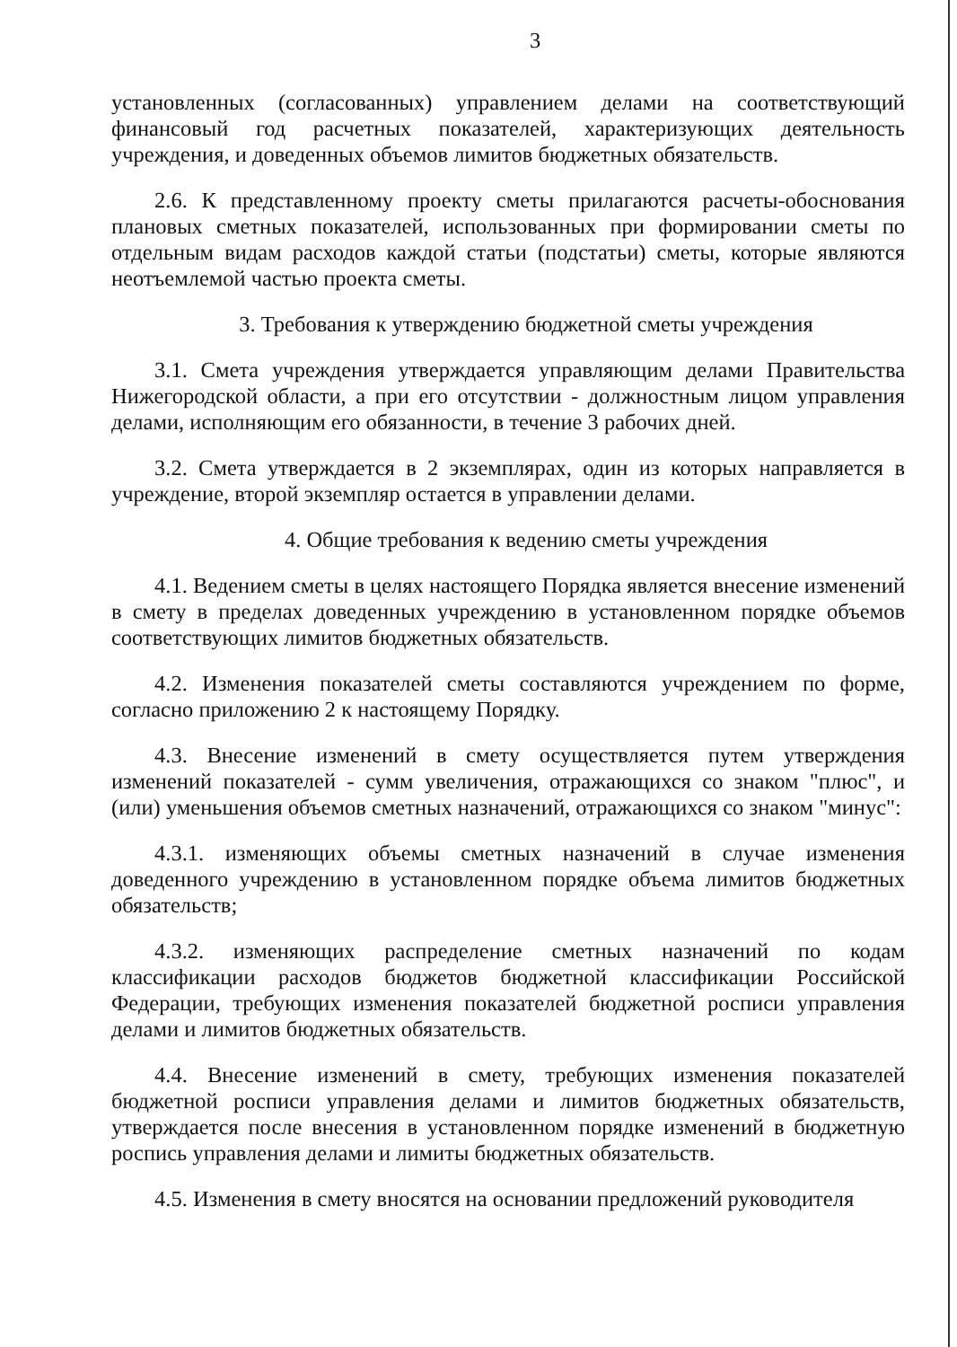3
установленных (согласованных) управлением делами на соответствующий финансовый год расчетных показателей, характеризующих деятельность учреждения, и доведенных объемов лимитов бюджетных обязательств.
2.6. К представленному проекту сметы прилагаются расчеты-обоснования плановых сметных показателей, использованных при формировании сметы по отдельным видам расходов каждой статьи (подстатьи) сметы, которые являются неотъемлемой частью проекта сметы.
3. Требования к утверждению бюджетной сметы учреждения
3.1. Смета учреждения утверждается управляющим делами Правительства Нижегородской области, а при его отсутствии - должностным лицом управления делами, исполняющим его обязанности, в течение 3 рабочих дней.
3.2. Смета утверждается в 2 экземплярах, один из которых направляется в учреждение, второй экземпляр остается в управлении делами.
4. Общие требования к ведению сметы учреждения
4.1. Ведением сметы в целях настоящего Порядка является внесение изменений в смету в пределах доведенных учреждению в установленном порядке объемов соответствующих лимитов бюджетных обязательств.
4.2. Изменения показателей сметы составляются учреждением по форме, согласно приложению 2 к настоящему Порядку.
4.3. Внесение изменений в смету осуществляется путем утверждения изменений показателей - сумм увеличения, отражающихся со знаком "плюс", и (или) уменьшения объемов сметных назначений, отражающихся со знаком "минус":
4.3.1. изменяющих объемы сметных назначений в случае изменения доведенного учреждению в установленном порядке объема лимитов бюджетных обязательств;
4.3.2. изменяющих распределение сметных назначений по кодам классификации расходов бюджетов бюджетной классификации Российской Федерации, требующих изменения показателей бюджетной росписи управления делами и лимитов бюджетных обязательств.
4.4. Внесение изменений в смету, требующих изменения показателей бюджетной росписи управления делами и лимитов бюджетных обязательств, утверждается после внесения в установленном порядке изменений в бюджетную роспись управления делами и лимиты бюджетных обязательств.
4.5. Изменения в смету вносятся на основании предложений руководителя